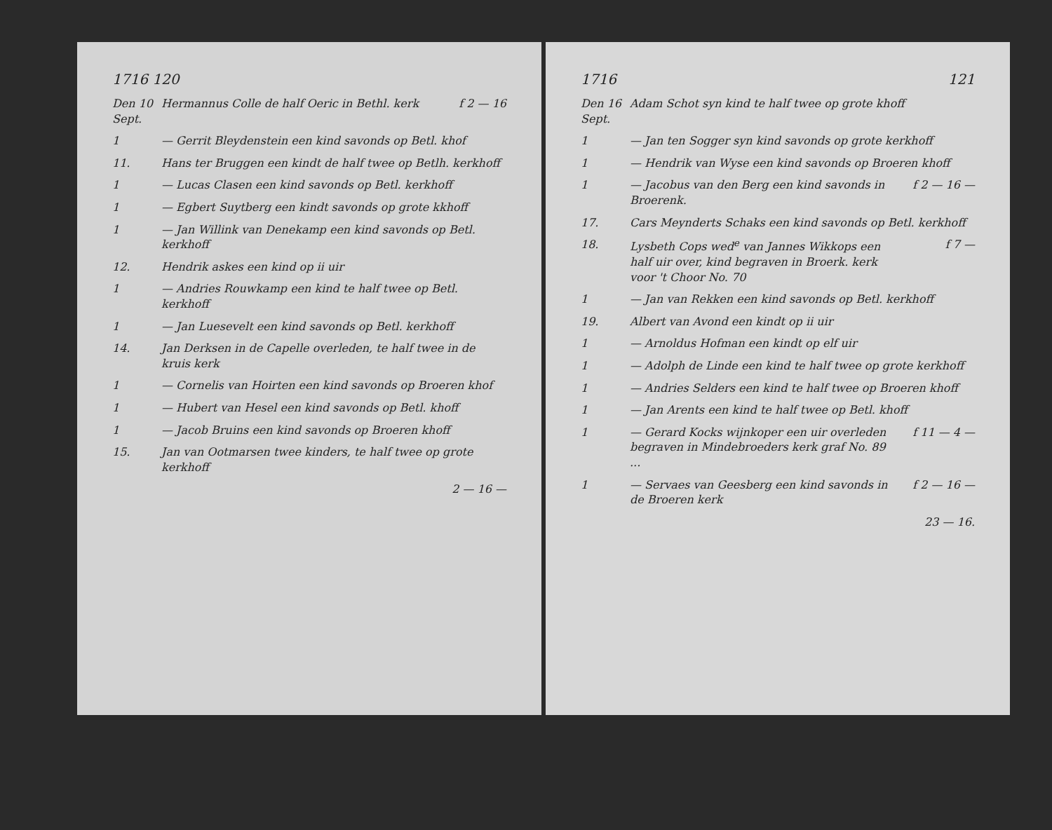1716 120
Den 10 Sept.
Hermannus Colle de half Oeric in Bethl. kerk
f 2 — 16
1 — Gerrit Bleydenstein een kind savonds op Betl. khof
11. Hans ter Bruggen een kindt de half twee op Betlh. kerkhoff
1 — Lucas Clasen een kind savonds op Betl. kerkhoff
1 — Egbert Suytberg een kindt savonds op grote kkhoff
1 — Jan Willink van Denekamp een kind savonds op Betl. kerkhoff
12. Hendrik askes een kind op ii uir
1 — Andries Rouwkamp een kind te half twee op Betl. kerkhoff
1 — Jan Luesevelt een kind savonds op Betl. kerkhoff
14. Jan Derksen in de Capelle overleden, te half twee in de kruis kerk
1 — Cornelis van Hoirten een kind savonds op Broeren khof
1 — Hubert van Hesel een kind savonds op Betl. khoff
1 — Jacob Bruins een kind savonds op Broeren khoff
15. Jan van Ootmarsen twee kinders, te half twee op grote kerkhoff
2 — 16 —
1716 121
Den 16 Sept.
Adam Schot syn kind te half twee op grote khoff
1 — Jan ten Sogger syn kind savonds op grote kerkhoff
1 — Hendrik van Wyse een kind savonds op Broeren khoff
1 — Jacobus van den Berg een kind savonds in Broerenk.
f 2 — 16 —
17. Cars Meynderts Schaks een kind savonds op Betl. kerkhoff
18. Lysbeth Cops wed<sup>e</sup> van Jannes Wikkops een half uir over, kind begraven in Broerk. kerk voor 't Choor No. 70
f 7 —
1 — Jan van Rekken een kind savonds op Betl. kerkhoff
19. Albert van Avond een kindt op ii uir
1 — Arnoldus Hofman een kindt op elf uir
1 — Adolph de Linde een kind te half twee op grote kerkhoff
1 — Andries Selders een kind te half twee op Broeren khoff
1 — Jan Arents een kind te half twee op Betl. khoff
1 — Gerard Kocks wijnkoper een uir overleden begraven in Mindebroeders kerk graf No. 89 ...
f 11 — 4 —
1 — Servaes van Geesberg een kind savonds in de Broeren kerk
f 2 — 16 —
23 — 16.